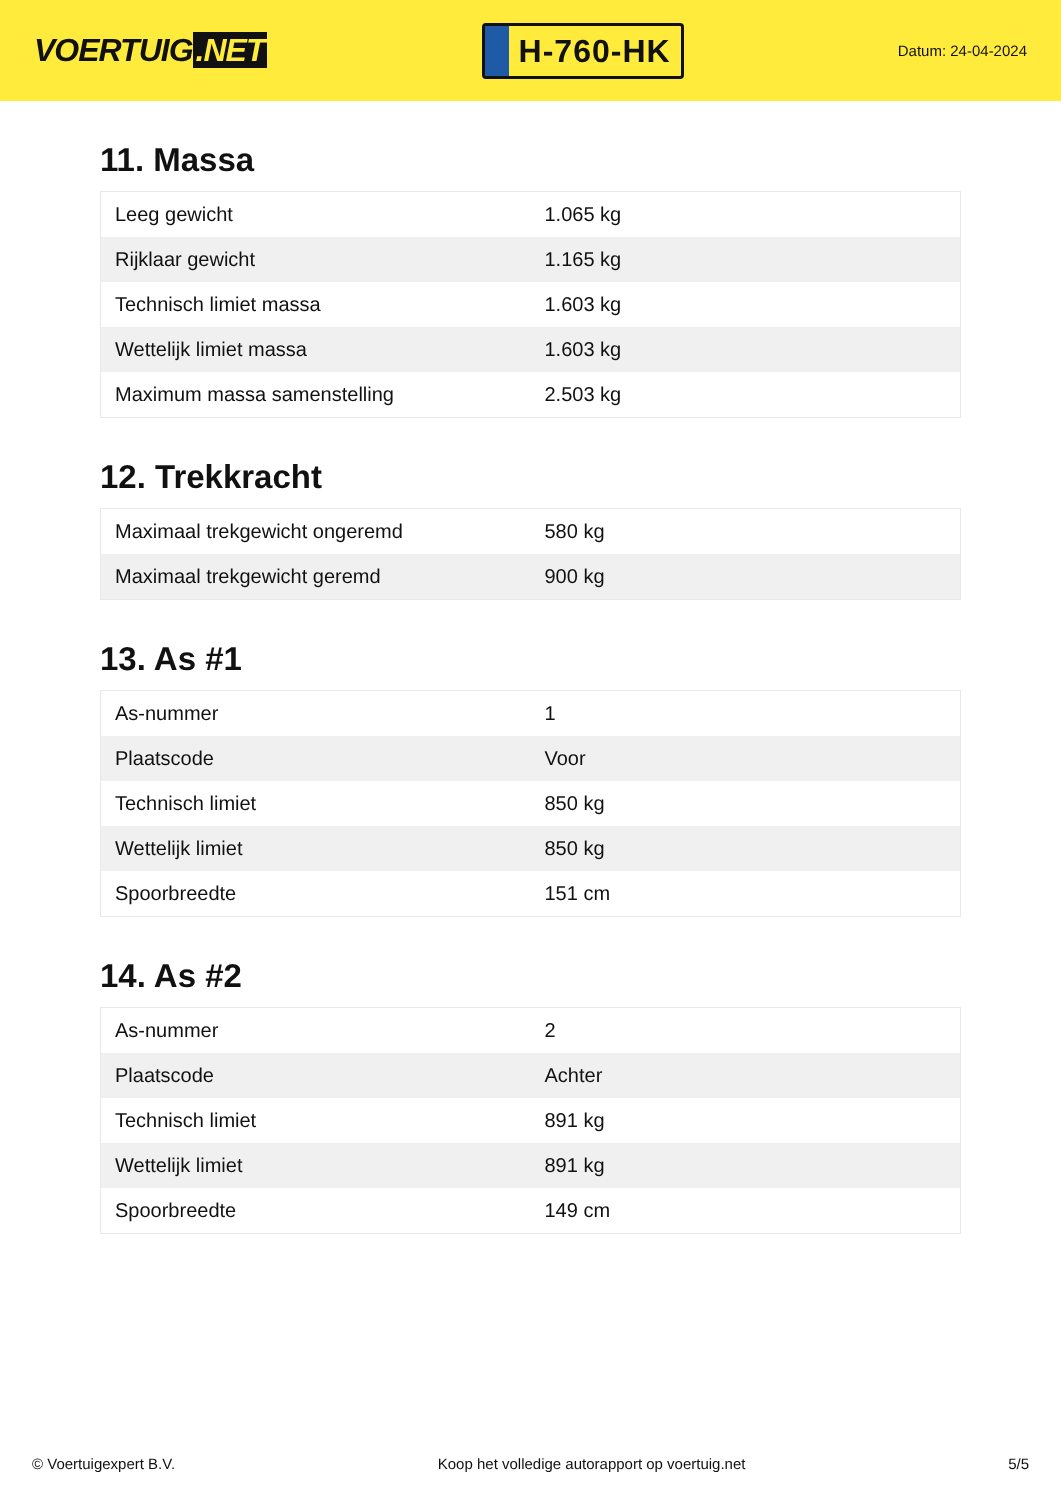VOERTUIG.NET
H-760-HK
Datum: 24-04-2024
11. Massa
| Leeg gewicht | 1.065 kg |
| Rijklaar gewicht | 1.165 kg |
| Technisch limiet massa | 1.603 kg |
| Wettelijk limiet massa | 1.603 kg |
| Maximum massa samenstelling | 2.503 kg |
12. Trekkracht
| Maximaal trekgewicht ongeremd | 580 kg |
| Maximaal trekgewicht geremd | 900 kg |
13. As #1
| As-nummer | 1 |
| Plaatscode | Voor |
| Technisch limiet | 850 kg |
| Wettelijk limiet | 850 kg |
| Spoorbreedte | 151 cm |
14. As #2
| As-nummer | 2 |
| Plaatscode | Achter |
| Technisch limiet | 891 kg |
| Wettelijk limiet | 891 kg |
| Spoorbreedte | 149 cm |
© Voertuigexpert B.V. Koop het volledige autorapport op voertuig.net 5/5